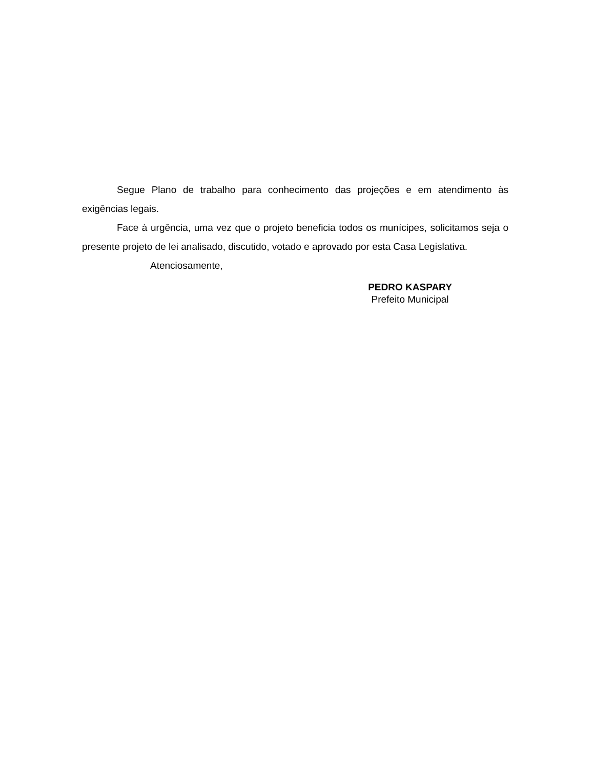Segue Plano de trabalho para conhecimento das projeções e em atendimento às exigências legais.
Face à urgência, uma vez que o projeto beneficia todos os munícipes, solicitamos seja o presente projeto de lei analisado, discutido, votado e aprovado por esta Casa Legislativa.
Atenciosamente,
PEDRO KASPARY
Prefeito Municipal